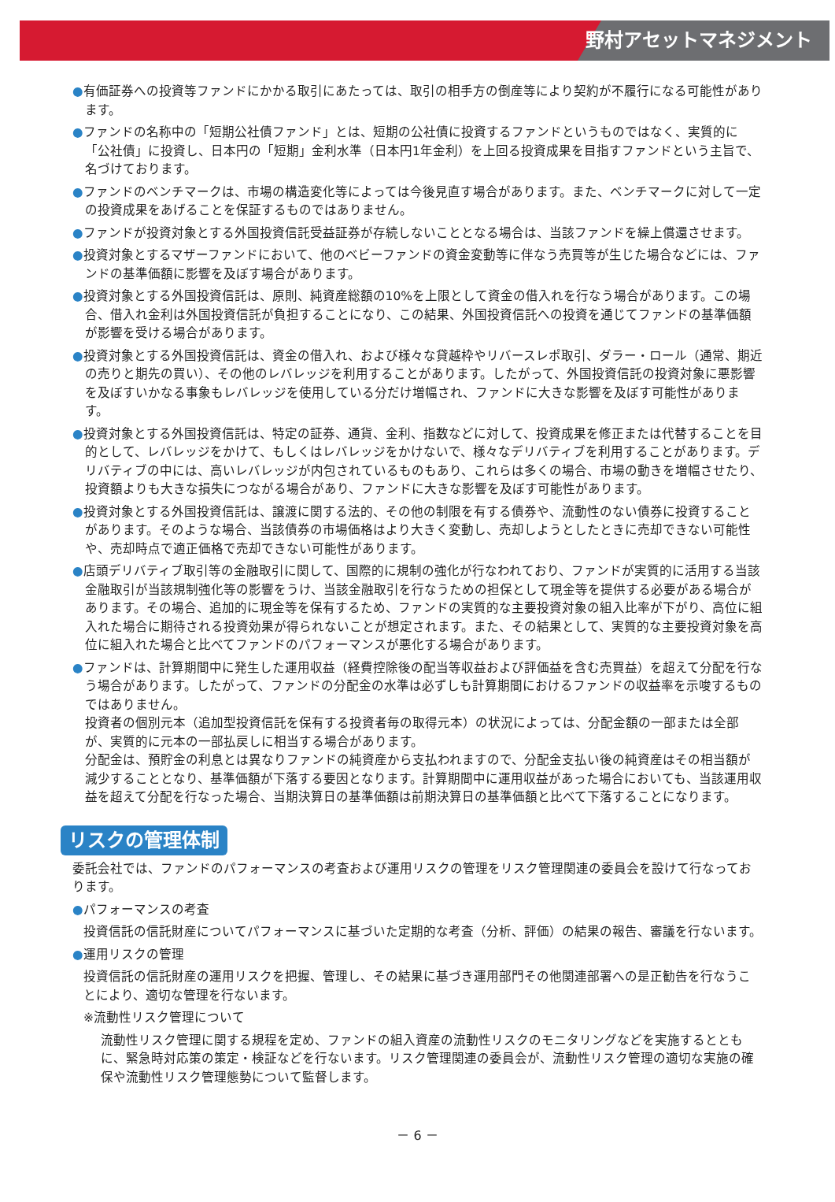野村アセットマネジメント
●有価証券への投資等ファンドにかかる取引にあたっては、取引の相手方の倒産等により契約が不履行になる可能性があります。
●ファンドの名称中の「短期公社債ファンド」とは、短期の公社債に投資するファンドというものではなく、実質的に「公社債」に投資し、日本円の「短期」金利水準（日本円1年金利）を上回る投資成果を目指すファンドという主旨で、名づけております。
●ファンドのベンチマークは、市場の構造変化等によっては今後見直す場合があります。また、ベンチマークに対して一定の投資成果をあげることを保証するものではありません。
●ファンドが投資対象とする外国投資信託受益証券が存続しないこととなる場合は、当該ファンドを繰上償還させます。
●投資対象とするマザーファンドにおいて、他のベビーファンドの資金変動等に伴なう売買等が生じた場合などには、ファンドの基準価額に影響を及ぼす場合があります。
●投資対象とする外国投資信託は、原則、純資産総額の10%を上限として資金の借入れを行なう場合があります。この場合、借入れ金利は外国投資信託が負担することになり、この結果、外国投資信託への投資を通じてファンドの基準価額が影響を受ける場合があります。
●投資対象とする外国投資信託は、資金の借入れ、および様々な貸越枠やリバースレポ取引、ダラー・ロール（通常、期近の売りと期先の買い）、その他のレバレッジを利用することがあります。したがって、外国投資信託の投資対象に悪影響を及ぼすいかなる事象もレバレッジを使用している分だけ増幅され、ファンドに大きな影響を及ぼす可能性があります。
●投資対象とする外国投資信託は、特定の証券、通貨、金利、指数などに対して、投資成果を修正または代替することを目的として、レバレッジをかけて、もしくはレバレッジをかけないで、様々なデリバティブを利用することがあります。デリバティブの中には、高いレバレッジが内包されているものもあり、これらは多くの場合、市場の動きを増幅させたり、投資額よりも大きな損失につながる場合があり、ファンドに大きな影響を及ぼす可能性があります。
●投資対象とする外国投資信託は、譲渡に関する法的、その他の制限を有する債券や、流動性のない債券に投資することがあります。そのような場合、当該債券の市場価格はより大きく変動し、売却しようとしたときに売却できない可能性や、売却時点で適正価格で売却できない可能性があります。
●店頭デリバティブ取引等の金融取引に関して、国際的に規制の強化が行なわれており、ファンドが実質的に活用する当該金融取引が当該規制強化等の影響をうけ、当該金融取引を行なうための担保として現金等を提供する必要がある場合があります。その場合、追加的に現金等を保有するため、ファンドの実質的な主要投資対象の組入比率が下がり、高位に組入れた場合に期待される投資効果が得られないことが想定されます。また、その結果として、実質的な主要投資対象を高位に組入れた場合と比べてファンドのパフォーマンスが悪化する場合があります。
●ファンドは、計算期間中に発生した運用収益（経費控除後の配当等収益および評価益を含む売買益）を超えて分配を行なう場合があります。したがって、ファンドの分配金の水準は必ずしも計算期間におけるファンドの収益率を示唆するものではありません。
投資者の個別元本（追加型投資信託を保有する投資者毎の取得元本）の状況によっては、分配金額の一部または全部が、実質的に元本の一部払戻しに相当する場合があります。
分配金は、預貯金の利息とは異なりファンドの純資産から支払われますので、分配金支払い後の純資産はその相当額が減少することとなり、基準価額が下落する要因となります。計算期間中に運用収益があった場合においても、当該運用収益を超えて分配を行なった場合、当期決算日の基準価額は前期決算日の基準価額と比べて下落することになります。
リスクの管理体制
委託会社では、ファンドのパフォーマンスの考査および運用リスクの管理をリスク管理関連の委員会を設けて行なっております。
●パフォーマンスの考査
投資信託の信託財産についてパフォーマンスに基づいた定期的な考査（分析、評価）の結果の報告、審議を行ないます。
●運用リスクの管理
投資信託の信託財産の運用リスクを把握、管理し、その結果に基づき運用部門その他関連部署への是正勧告を行なうことにより、適切な管理を行ないます。
※流動性リスク管理について
流動性リスク管理に関する規程を定め、ファンドの組入資産の流動性リスクのモニタリングなどを実施するとともに、緊急時対応策の策定・検証などを行ないます。リスク管理関連の委員会が、流動性リスク管理の適切な実施の確保や流動性リスク管理態勢について監督します。
－ 6 －